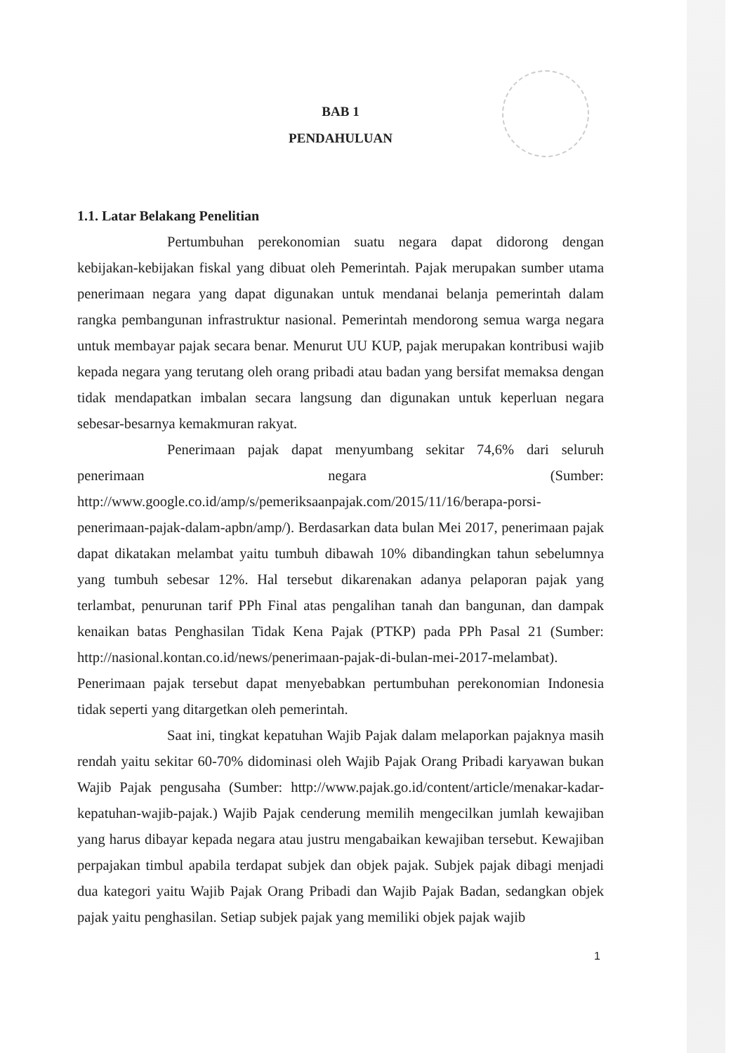BAB 1
PENDAHULUAN
1.1. Latar Belakang Penelitian
Pertumbuhan perekonomian suatu negara dapat didorong dengan kebijakan-kebijakan fiskal yang dibuat oleh Pemerintah. Pajak merupakan sumber utama penerimaan negara yang dapat digunakan untuk mendanai belanja pemerintah dalam rangka pembangunan infrastruktur nasional. Pemerintah mendorong semua warga negara untuk membayar pajak secara benar. Menurut UU KUP, pajak merupakan kontribusi wajib kepada negara yang terutang oleh orang pribadi atau badan yang bersifat memaksa dengan tidak mendapatkan imbalan secara langsung dan digunakan untuk keperluan negara sebesar-besarnya kemakmuran rakyat.
Penerimaan pajak dapat menyumbang sekitar 74,6% dari seluruh penerimaan negara (Sumber: http://www.google.co.id/amp/s/pemeriksaanpajak.com/2015/11/16/berapa-porsi-penerimaan-pajak-dalam-apbn/amp/). Berdasarkan data bulan Mei 2017, penerimaan pajak dapat dikatakan melambat yaitu tumbuh dibawah 10% dibandingkan tahun sebelumnya yang tumbuh sebesar 12%. Hal tersebut dikarenakan adanya pelaporan pajak yang terlambat, penurunan tarif PPh Final atas pengalihan tanah dan bangunan, dan dampak kenaikan batas Penghasilan Tidak Kena Pajak (PTKP) pada PPh Pasal 21 (Sumber: http://nasional.kontan.co.id/news/penerimaan-pajak-di-bulan-mei-2017-melambat). Penerimaan pajak tersebut dapat menyebabkan pertumbuhan perekonomian Indonesia tidak seperti yang ditargetkan oleh pemerintah.
Saat ini, tingkat kepatuhan Wajib Pajak dalam melaporkan pajaknya masih rendah yaitu sekitar 60-70% didominasi oleh Wajib Pajak Orang Pribadi karyawan bukan Wajib Pajak pengusaha (Sumber: http://www.pajak.go.id/content/article/menakar-kadar-kepatuhan-wajib-pajak.) Wajib Pajak cenderung memilih mengecilkan jumlah kewajiban yang harus dibayar kepada negara atau justru mengabaikan kewajiban tersebut. Kewajiban perpajakan timbul apabila terdapat subjek dan objek pajak. Subjek pajak dibagi menjadi dua kategori yaitu Wajib Pajak Orang Pribadi dan Wajib Pajak Badan, sedangkan objek pajak yaitu penghasilan. Setiap subjek pajak yang memiliki objek pajak wajib
1